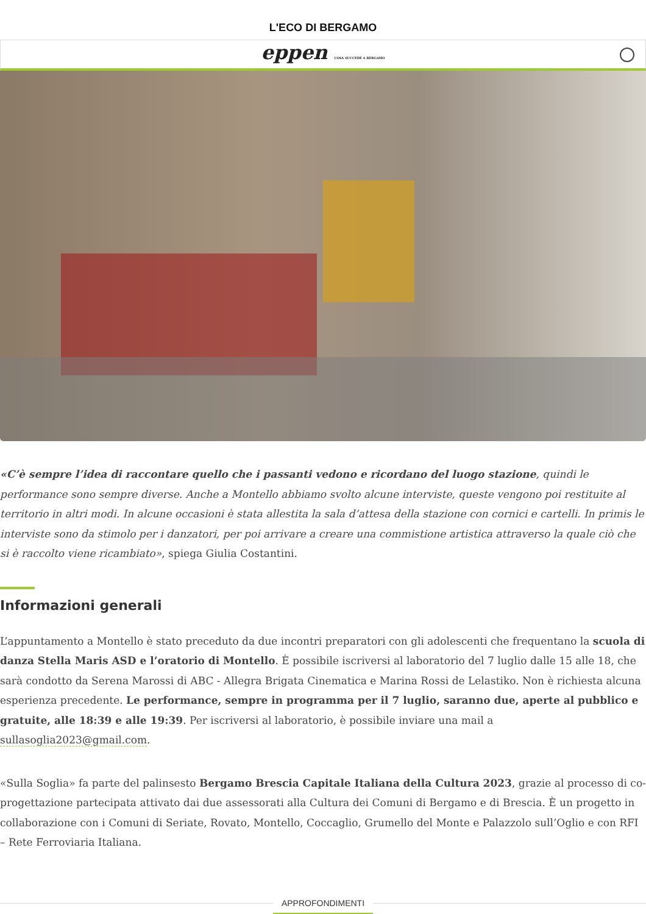L'ECO DI BERGAMO
eppen COSA SUCCEDE A BERGAMO
«C’è sempre l’idea di raccontare quello che i passanti vedono e ricordano del luogo stazione, quindi le performance sono sempre diverse. Anche a Montello abbiamo svolto alcune interviste, queste vengono poi restituite al territorio in altri modi. In alcune occasioni è stata allestita la sala d’attesa della stazione con cornici e cartelli. In primis le interviste sono da stimolo per i danzatori, per poi arrivare a creare una commistione artistica attraverso la quale ciò che si è raccolto viene ricambiato», spiega Giulia Costantini.
Informazioni generali
L’appuntamento a Montello è stato preceduto da due incontri preparatori con gli adolescenti che frequentano la scuola di danza Stella Maris ASD e l’oratorio di Montello. È possibile iscriversi al laboratorio del 7 luglio dalle 15 alle 18, che sarà condotto da Serena Marossi di ABC - Allegra Brigata Cinematica e Marina Rossi de Lelastiko. Non è richiesta alcuna esperienza precedente. Le performance, sempre in programma per il 7 luglio, saranno due, aperte al pubblico e gratuite, alle 18:39 e alle 19:39. Per iscriversi al laboratorio, è possibile inviare una mail a sullasoglia2023@gmail.com.
«Sulla Soglia» fa parte del palinsesto Bergamo Brescia Capitale Italiana della Cultura 2023, grazie al processo di co-progettazione partecipata attivato dai due assessorati alla Cultura dei Comuni di Bergamo e di Brescia. È un progetto in collaborazione con i Comuni di Seriate, Rovato, Montello, Coccaglio, Grumello del Monte e Palazzolo sull’Oglio e con RFI – Rete Ferroviaria Italiana.
APPROFONDIMENTI